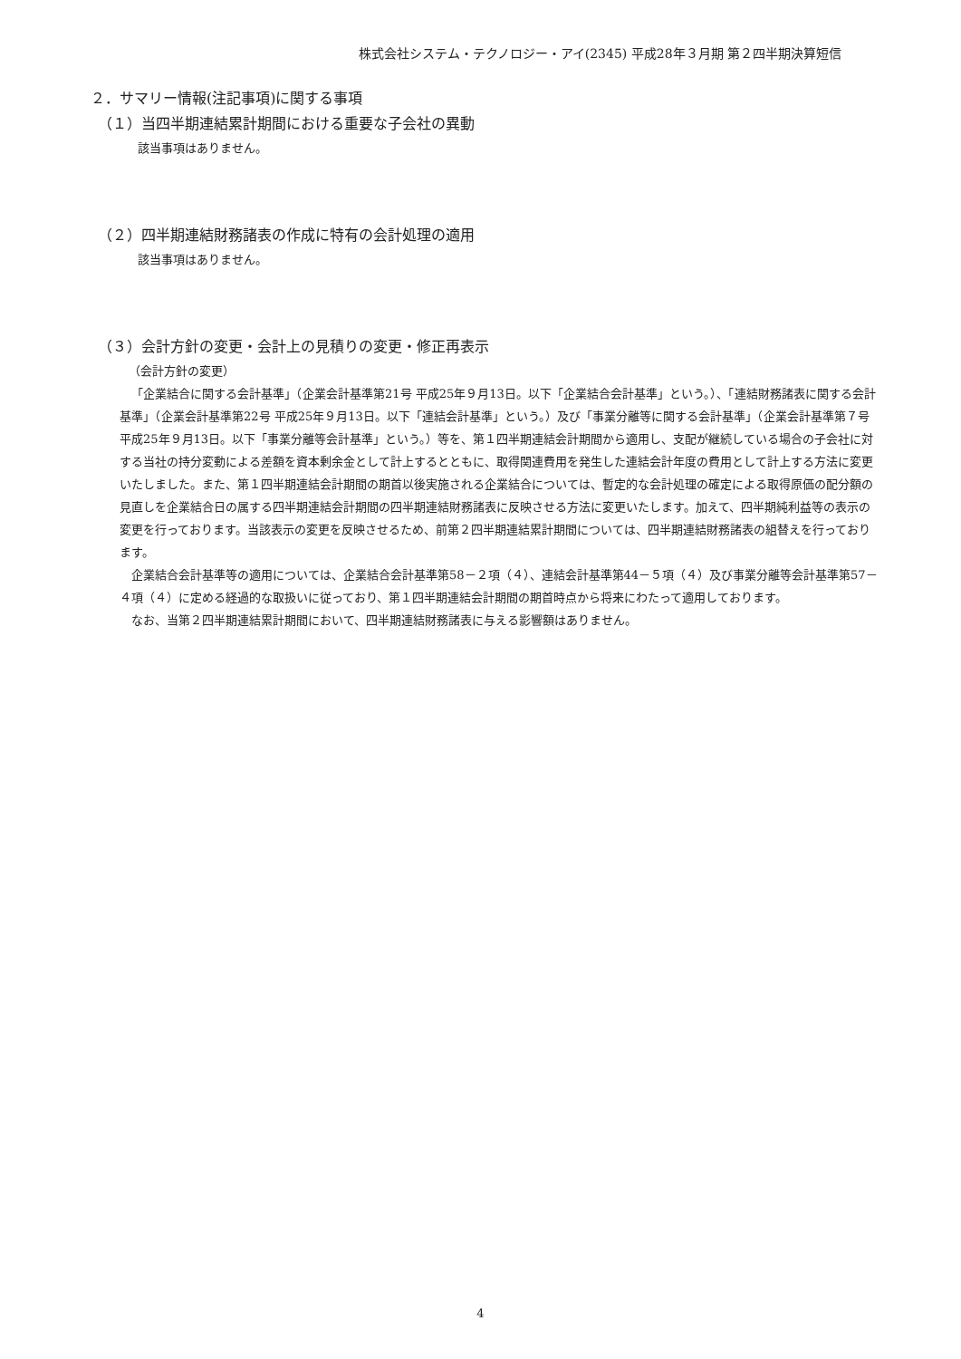株式会社システム・テクノロジー・アイ(2345) 平成28年３月期 第２四半期決算短信
２．サマリー情報(注記事項)に関する事項
（１）当四半期連結累計期間における重要な子会社の異動
該当事項はありません。
（２）四半期連結財務諸表の作成に特有の会計処理の適用
該当事項はありません。
（３）会計方針の変更・会計上の見積りの変更・修正再表示
（会計方針の変更）
「企業結合に関する会計基準」（企業会計基準第21号 平成25年９月13日。以下「企業結合会計基準」という。）、「連結財務諸表に関する会計基準」（企業会計基準第22号 平成25年９月13日。以下「連結会計基準」という。）及び「事業分離等に関する会計基準」（企業会計基準第７号 平成25年９月13日。以下「事業分離等会計基準」という。）等を、第１四半期連結会計期間から適用し、支配が継続している場合の子会社に対する当社の持分変動による差額を資本剰余金として計上するとともに、取得関連費用を発生した連結会計年度の費用として計上する方法に変更いたしました。また、第１四半期連結会計期間の期首以後実施される企業結合については、暫定的な会計処理の確定による取得原価の配分額の見直しを企業結合日の属する四半期連結会計期間の四半期連結財務諸表に反映させる方法に変更いたします。加えて、四半期純利益等の表示の変更を行っております。当該表示の変更を反映させるため、前第２四半期連結累計期間については、四半期連結財務諸表の組替えを行っております。
企業結合会計基準等の適用については、企業結合会計基準第58－２項（４）、連結会計基準第44－５項（４）及び事業分離等会計基準第57－４項（４）に定める経過的な取扱いに従っており、第１四半期連結会計期間の期首時点から将来にわたって適用しております。
なお、当第２四半期連結累計期間において、四半期連結財務諸表に与える影響額はありません。
4